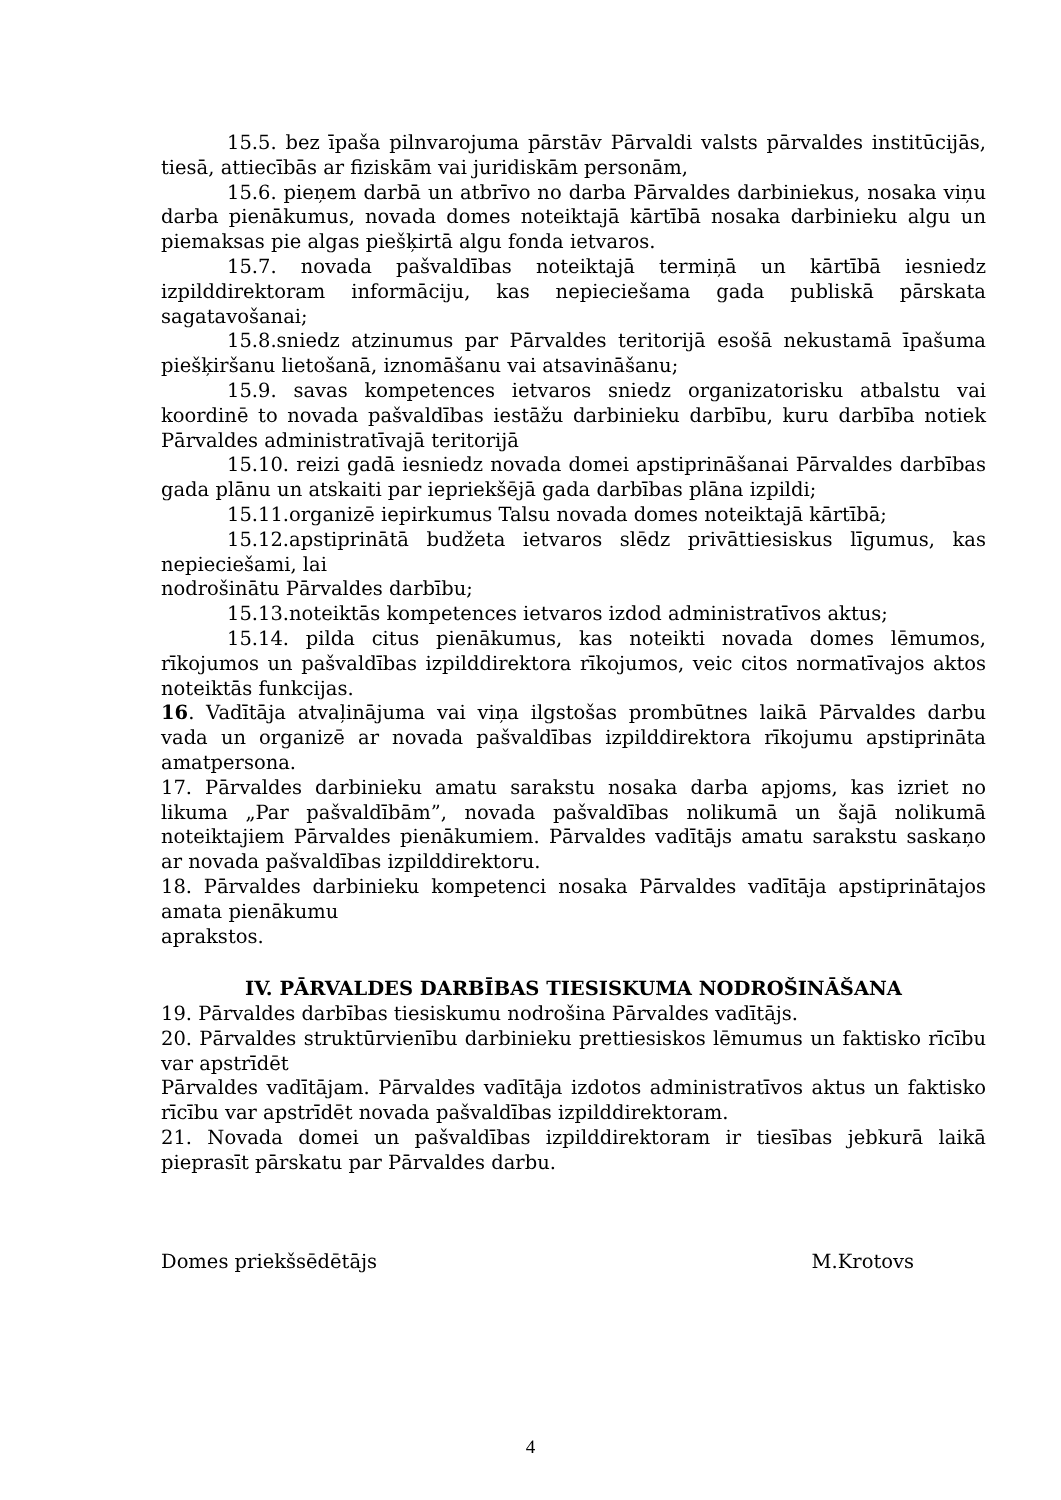15.5. bez īpaša pilnvarojuma pārstāv Pārvaldi valsts pārvaldes institūcijās, tiesā, attiecībās ar fiziskām vai juridiskām personām,
15.6. pieņem darbā un atbrīvo no darba Pārvaldes darbiniekus, nosaka viņu darba pienākumus, novada domes noteiktajā kārtībā nosaka darbinieku algu un piemaksas pie algas piešķirtā algu fonda ietvaros.
15.7. novada pašvaldības noteiktajā termiņā un kārtībā iesniedz izpilddirektoram informāciju, kas nepieciešama gada publiskā pārskata sagatavošanai;
15.8.sniedz atzinumus par Pārvaldes teritorijā esošā nekustamā īpašuma piešķiršanu lietošanā, iznomāšanu vai atsavināšanu;
15.9. savas kompetences ietvaros sniedz organizatorisku atbalstu vai koordinē to novada pašvaldības iestāžu darbinieku darbību, kuru darbība notiek Pārvaldes administratīvajā teritorijā
15.10. reizi gadā iesniedz novada domei apstiprināšanai Pārvaldes darbības gada plānu un atskaiti par iepriekšējā gada darbības plāna izpildi;
15.11.organizē iepirkumus Talsu novada domes noteiktajā kārtībā;
15.12.apstiprinātā budžeta ietvaros slēdz privāttiesiskus līgumus, kas nepieciešami, lai
nodrošinātu Pārvaldes darbību;
15.13.noteiktās kompetences ietvaros izdod administratīvos aktus;
15.14. pilda citus pienākumus, kas noteikti novada domes lēmumos, rīkojumos un pašvaldības izpilddirektora rīkojumos, veic citos normatīvajos aktos noteiktās funkcijas.
16. Vadītāja atvaļinājuma vai viņa ilgstošas prombūtnes laikā Pārvaldes darbu vada un organizē ar novada pašvaldības izpilddirektora rīkojumu apstiprināta amatpersona.
17. Pārvaldes darbinieku amatu sarakstu nosaka darba apjoms, kas izriet no likuma „Par pašvaldībām”, novada pašvaldības nolikumā un šajā nolikumā noteiktajiem Pārvaldes pienākumiem. Pārvaldes vadītājs amatu sarakstu saskaņo ar novada pašvaldības izpilddirektoru.
18. Pārvaldes darbinieku kompetenci nosaka Pārvaldes vadītāja apstiprinātajos amata pienākumu
aprakstos.
IV. PĀRVALDES DARBĪBAS TIESISKUMA NODROŠINĀŠANA
19. Pārvaldes darbības tiesiskumu nodrošina Pārvaldes vadītājs.
20. Pārvaldes struktūrvienību darbinieku prettiesiskos lēmumus un faktisko rīcību var apstrīdēt
Pārvaldes vadītājam. Pārvaldes vadītāja izdotos administratīvos aktus un faktisko rīcību var apstrīdēt novada pašvaldības izpilddirektoram.
21. Novada domei un pašvaldības izpilddirektoram ir tiesības jebkurā laikā pieprasīt pārskatu par Pārvaldes darbu.
Domes priekšsēdētājs M.Krotovs
4